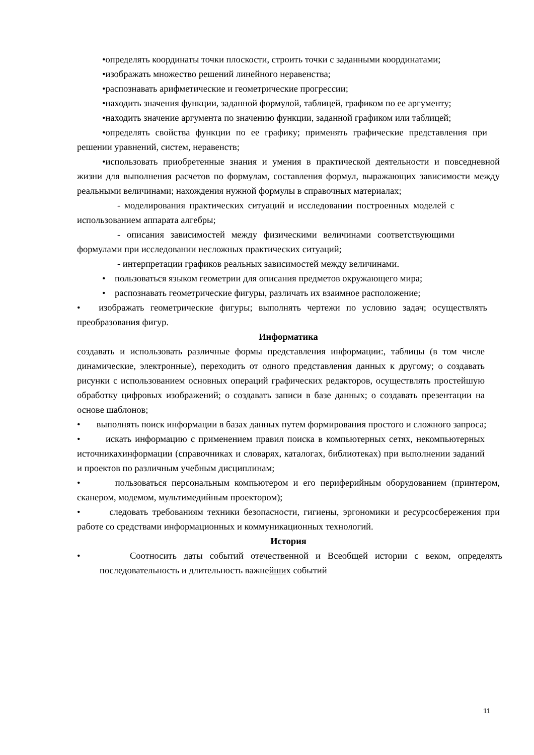•определять координаты точки плоскости, строить точки с заданными координатами;
•изображать множество решений линейного неравенства;
•распознавать арифметические и геометрические прогрессии;
•находить значения функции, заданной формулой, таблицей, графиком по ее аргументу;
•находить значение аргумента по значению функции, заданной графиком или таблицей;
•определять свойства функции по ее графику; применять графические представления при решении уравнений, систем, неравенств;
•использовать приобретенные знания и умения в практической деятельности и повседневной жизни для выполнения расчетов по формулам, составления формул, выражающих зависимости между реальными величинами; нахождения нужной формулы в справочных материалах;
- моделирования практических ситуаций и исследовании построенных моделей с использованием аппарата алгебры;
- описания зависимостей между физическими величинами соответствующими формулами при исследовании несложных практических ситуаций;
- интерпретации графиков реальных зависимостей между величинами.
• пользоваться языком геометрии для описания предметов окружающего мира;
• распознавать геометрические фигуры, различать их взаимное расположение;
• изображать геометрические фигуры; выполнять чертежи по условию задач; осуществлять преобразования фигур.
Информатика
создавать и использовать различные формы представления информации:, таблицы (в том числе динамические, электронные), переходить от одного представления данных к другому; о создавать рисунки с использованием основных операций графических редакторов, осуществлять простейшую обработку цифровых изображений; о создавать записи в базе данных; о создавать презентации на основе шаблонов;
• выполнять поиск информации в базах данных путем формирования простого и сложного запроса;
• искать информацию с применением правил поиска в компьютерных сетях, некомпьютерных источникахинформации (справочниках и словарях, каталогах, библиотеках) при выполнении заданий и проектов по различным учебным дисциплинам;
• пользоваться персональным компьютером и его периферийным оборудованием (принтером, сканером, модемом, мультимедийным проектором);
• следовать требованиям техники безопасности, гигиены, эргономики и ресурсосбережения при работе со средствами информационных и коммуникационных технологий.
История
• Соотносить даты событий отечественной и Всеобщей истории с веком, определять последовательность и длительность важнейших событий
11